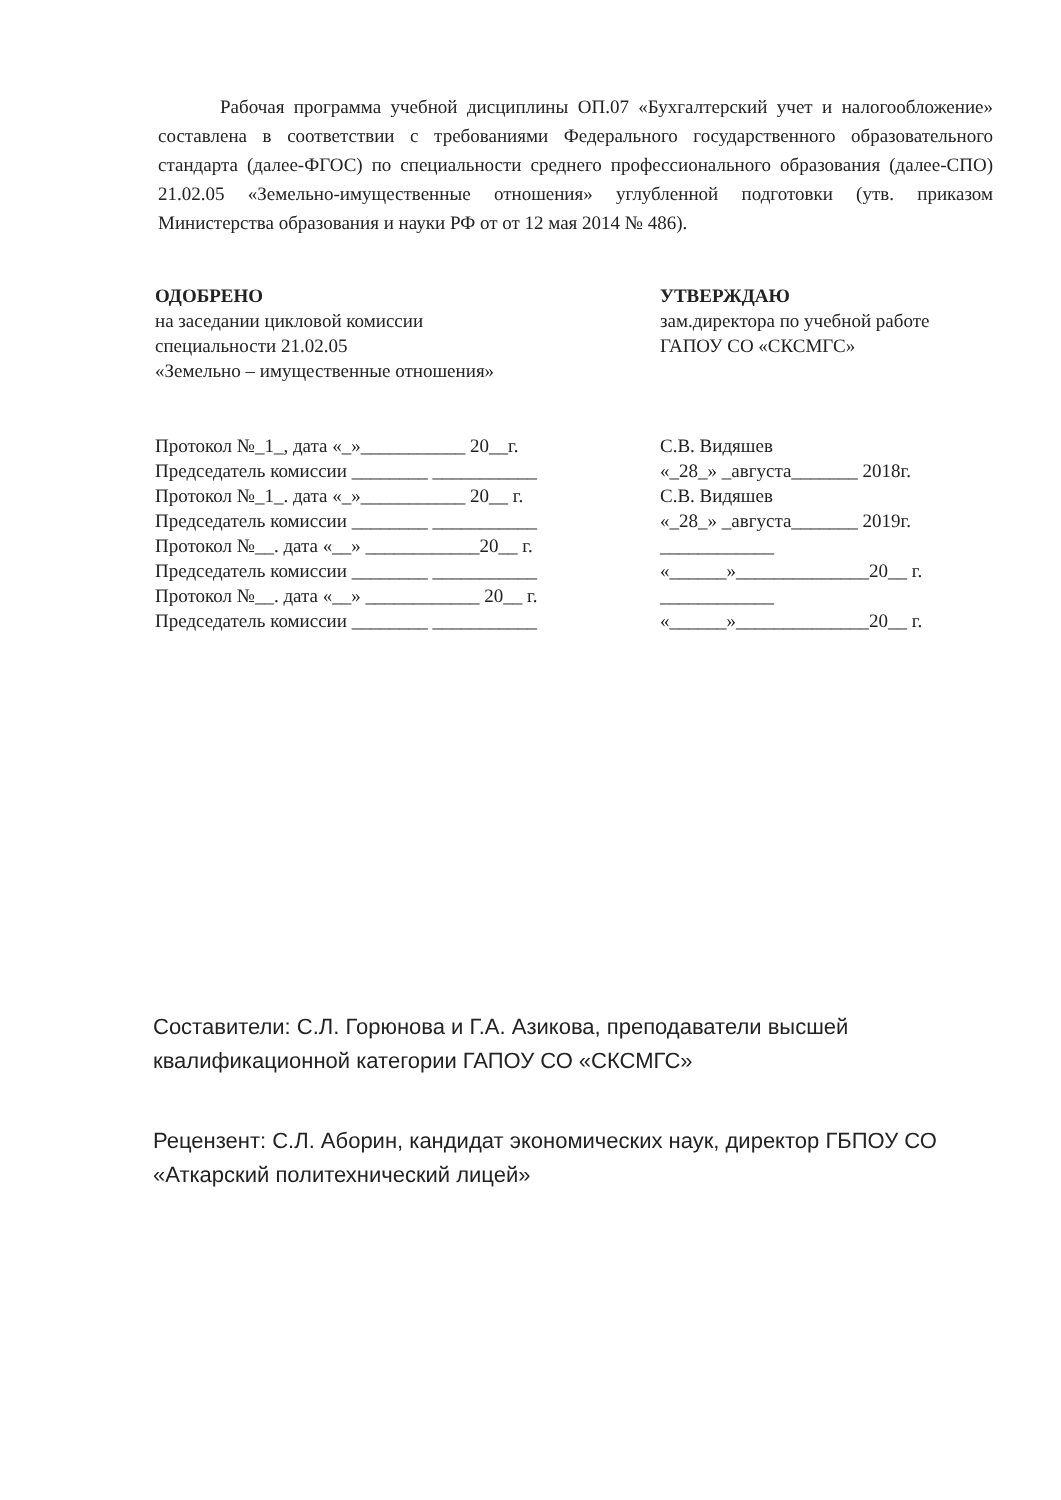Рабочая программа учебной дисциплины ОП.07 «Бухгалтерский учет и налогообложение» составлена в соответствии с требованиями Федерального государственного образовательного стандарта (далее-ФГОС) по специальности среднего профессионального образования (далее-СПО) 21.02.05 «Земельно-имущественные отношения» углубленной подготовки (утв. приказом Министерства образования и науки РФ от от 12 мая 2014 № 486).
ОДОБРЕНО
на заседании цикловой комиссии
специальности 21.02.05
«Земельно – имущественные отношения»
Протокол №_1_, дата «_»___________ 20__г.
Председатель комиссии ________ ___________
Протокол №_1_. дата «_»___________ 20__ г.
Председатель комиссии ________ ___________
Протокол №__. дата «__» ____________20__ г.
Председатель комиссии ________ ___________
Протокол №__. дата «__» ____________ 20__ г.
Председатель комиссии ________ ___________
УТВЕРЖДАЮ
зам.директора по учебной работе
ГАПОУ СО «СКСМГС»
С.В. Видяшев
«_28_» _августа_______ 2018г.
С.В. Видяшев
«_28_» _августа_______ 2019г.
____________
«______»______________20__ г.
____________
«______»______________20__ г.
Составители: С.Л. Горюнова и Г.А. Азикова, преподаватели высшей квалификационной категории ГАПОУ СО «СКСМГС»
Рецензент: С.Л. Аборин, кандидат экономических наук, директор ГБПОУ СО «Аткарский политехнический лицей»